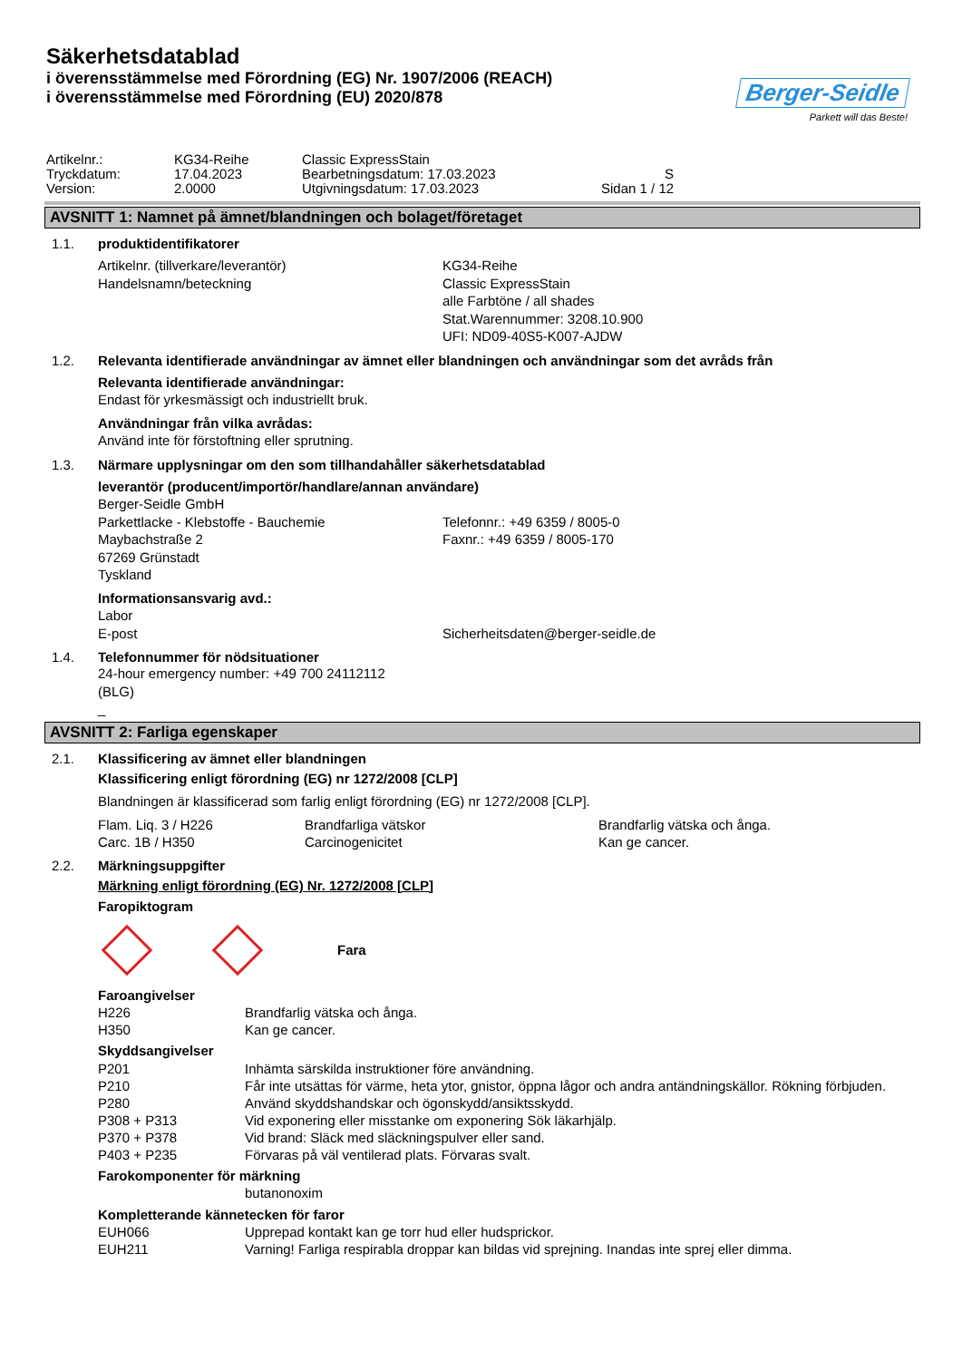Säkerhetsdatablad
i överensstämmelse med Förordning (EG) Nr. 1907/2006 (REACH)
i överensstämmelse med Förordning (EU) 2020/878
Berger-Seidle
Parkett will das Beste!
| Artikelnr.: | KG34-Reihe | Classic ExpressStain | |
| Tryckdatum: | 17.04.2023 | Bearbetningsdatum: 17.03.2023 | S |
| Version: | 2.0000 | Utgivningsdatum: 17.03.2023 | Sidan 1 / 12 |
AVSNITT 1: Namnet på ämnet/blandningen och bolaget/företaget
1.1. produktidentifikatorer
Artikelnr. (tillverkare/leverantör)
Handelsnamn/beteckning
KG34-Reihe
Classic ExpressStain
alle Farbtöne / all shades
Stat.Warennummer: 3208.10.900
UFI: ND09-40S5-K007-AJDW
1.2. Relevanta identifierade användningar av ämnet eller blandningen och användningar som det avråds från
Relevanta identifierade användningar:
Endast för yrkesmässigt och industriellt bruk.
Användningar från vilka avrådas:
Använd inte för förstoftning eller sprutning.
1.3. Närmare upplysningar om den som tillhandahåller säkerhetsdatablad
leverantör (producent/importör/handlare/annan användare)
Berger-Seidle GmbH
Parkettlacke - Klebstoffe - Bauchemie
Maybachstraße 2
67269 Grünstadt
Tyskland
Telefonnr.: +49 6359 / 8005-0
Faxnr.: +49 6359 / 8005-170
Informationsansvarig avd.:
Labor
E-post
Sicherheitsdaten@berger-seidle.de
1.4. Telefonnummer för nödsituationer
24-hour emergency number: +49 700 24112112
(BLG)
_
AVSNITT 2: Farliga egenskaper
2.1. Klassificering av ämnet eller blandningen
Klassificering enligt förordning (EG) nr 1272/2008 [CLP]
Blandningen är klassificerad som farlig enligt förordning (EG) nr 1272/2008 [CLP].
| Flam. Liq. 3 / H226 | Brandfarliga vätskor | Brandfarlig vätska och ånga. |
| Carc. 1B / H350 | Carcinogenicitet | Kan ge cancer. |
2.2. Märkningsuppgifter
Märkning enligt förordning (EG) Nr. 1272/2008 [CLP]
Faropiktogram
Fara
Faroangivelser
| H226 | Brandfarlig vätska och ånga. |
| H350 | Kan ge cancer. |
Skyddsangivelser
| P201 | Inhämta särskilda instruktioner före användning. |
| P210 | Får inte utsättas för värme, heta ytor, gnistor, öppna lågor och andra antändningskällor. Rökning förbjuden. |
| P280 | Använd skyddshandskar och ögonskydd/ansiktsskydd. |
| P308 + P313 | Vid exponering eller misstanke om exponering Sök läkarhjälp. |
| P370 + P378 | Vid brand: Släck med släckningspulver eller sand. |
| P403 + P235 | Förvaras på väl ventilerad plats. Förvaras svalt. |
Farokomponenter för märkning
butanonoxim
Kompletterande kännetecken för faror
| EUH066 | Upprepad kontakt kan ge torr hud eller hudsprickor. |
| EUH211 | Varning! Farliga respirabla droppar kan bildas vid sprejning. Inandas inte sprej eller dimma. |